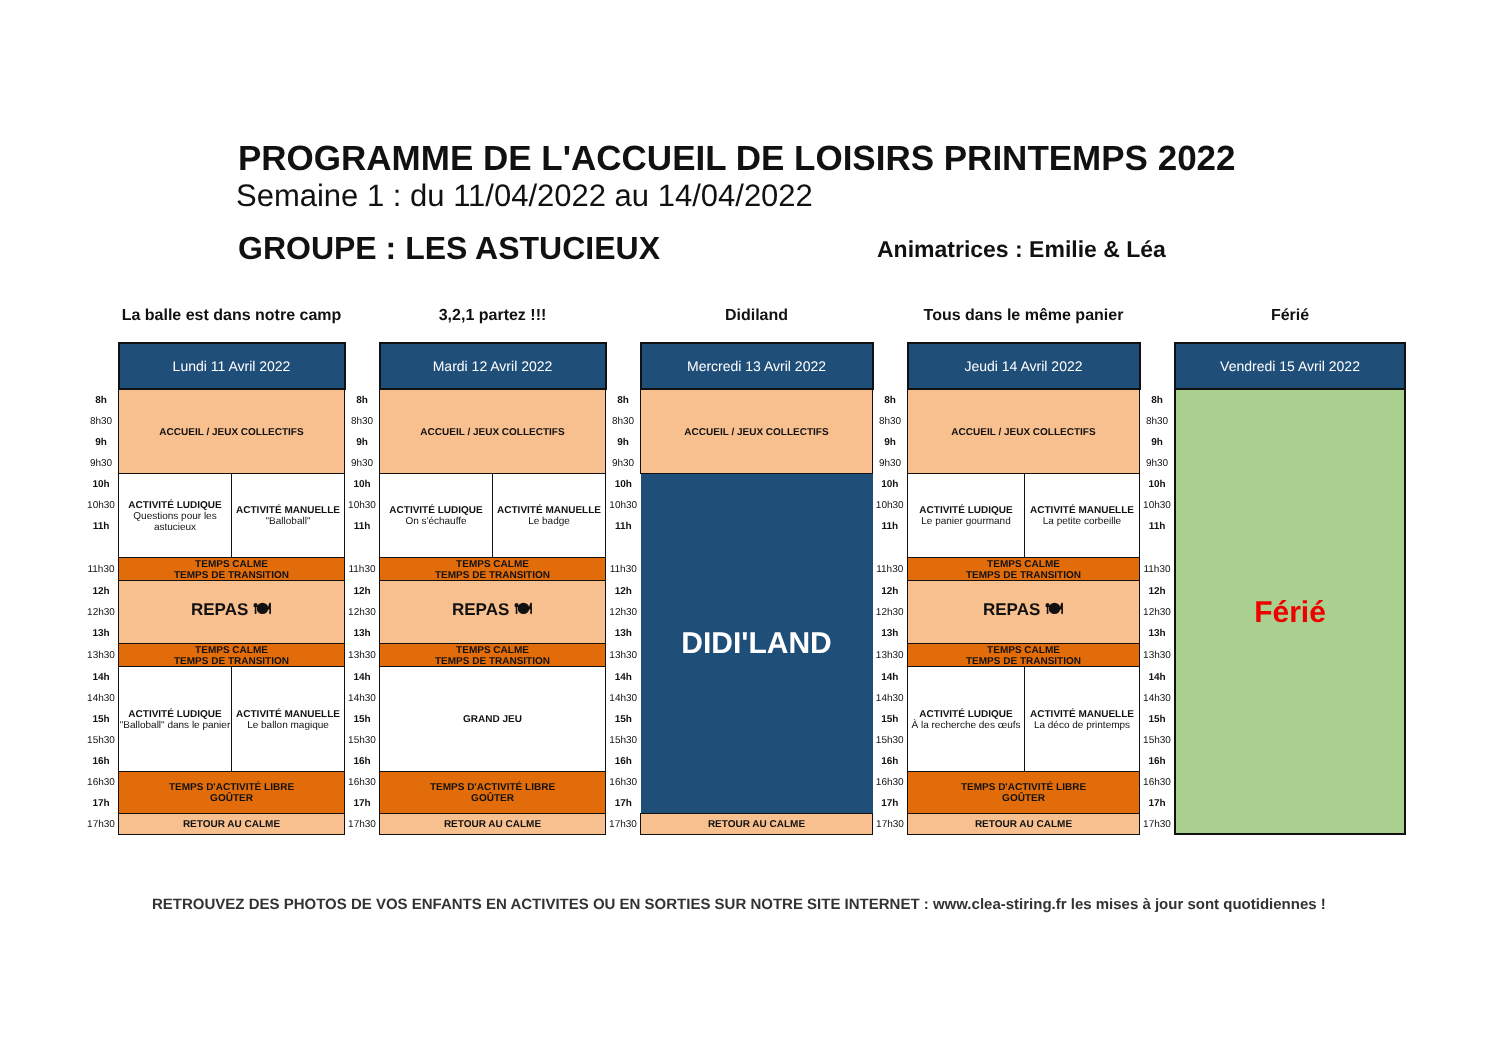PROGRAMME DE L'ACCUEIL DE LOISIRS PRINTEMPS 2022
Semaine 1 : du 11/04/2022 au 14/04/2022
GROUPE : LES ASTUCIEUX Animatrices : Emilie & Léa
| | La balle est dans notre camp | | | 3,2,1 partez !!! | | | Didiland | | Tous dans le même panier | | | Férié |
| | Lundi 11 Avril 2022 | | | Mardi 12 Avril 2022 | | | Mercredi 13 Avril 2022 | | Jeudi 14 Avril 2022 | | | Vendredi 15 Avril 2022 |
| 8h | ACCUEIL / JEUX COLLECTIFS | | 8h | ACCUEIL / JEUX COLLECTIFS | | 8h | ACCUEIL / JEUX COLLECTIFS | 8h | ACCUEIL / JEUX COLLECTIFS | | 8h | Férié |
| 8h30 | | | 8h30 | | | 8h30 | | 8h30 | | | 8h30 | |
| 9h | | | 9h | | | 9h | | 9h | | | 9h | |
| 9h30 | | | 9h30 | | | 9h30 | | 9h30 | | | 9h30 | |
| 10h | ACTIVITÉ LUDIQUE Questions pour les astucieux | ACTIVITÉ MANUELLE "Balloball" | 10h | ACTIVITÉ LUDIQUE On s'échauffe | ACTIVITÉ MANUELLE Le badge | 10h | DIDI'LAND | 10h | ACTIVITÉ LUDIQUE Le panier gourmand | ACTIVITÉ MANUELLE La petite corbeille | 10h | |
| 10h30 | | | 10h30 | | | 10h30 | | 10h30 | | | 10h30 | |
| 11h | | | 11h | | | 11h | | 11h | | | 11h | |
| 11h30 | TEMPS CALME TEMPS DE TRANSITION | | 11h30 | TEMPS CALME TEMPS DE TRANSITION | | 11h30 | | 11h30 | TEMPS CALME TEMPS DE TRANSITION | | 11h30 | |
| 12h | REPAS 🍽 | | 12h | REPAS 🍽 | | 12h | | 12h | REPAS 🍽 | | 12h | |
| 12h30 | | | 12h30 | | | 12h30 | | 12h30 | | | 12h30 | |
| 13h | | | 13h | | | 13h | | 13h | | | 13h | |
| 13h30 | TEMPS CALME TEMPS DE TRANSITION | | 13h30 | TEMPS CALME TEMPS DE TRANSITION | | 13h30 | | 13h30 | TEMPS CALME TEMPS DE TRANSITION | | 13h30 | |
| 14h | ACTIVITÉ LUDIQUE "Balloball" dans le panier | ACTIVITÉ MANUELLE Le ballon magique | 14h | GRAND JEU | | 14h | | 14h | ACTIVITÉ LUDIQUE À la recherche des œufs | ACTIVITÉ MANUELLE La déco de printemps | 14h | |
| 14h30 | | | 14h30 | | | 14h30 | | 14h30 | | | 14h30 | |
| 15h | | | 15h | | | 15h | | 15h | | | 15h | |
| 15h30 | | | 15h30 | | | 15h30 | | 15h30 | | | 15h30 | |
| 16h | | | 16h | | | 16h | | 16h | | | 16h | |
| 16h30 | TEMPS D'ACTIVITÉ LIBRE GOÛTER | | 16h30 | TEMPS D'ACTIVITÉ LIBRE GOÛTER | | 16h30 | | 16h30 | TEMPS D'ACTIVITÉ LIBRE GOÛTER | | 16h30 | |
| 17h | | | 17h | | | 17h | | 17h | | | 17h | |
| 17h30 | RETOUR AU CALME | | 17h30 | RETOUR AU CALME | | 17h30 | RETOUR AU CALME | 17h30 | RETOUR AU CALME | | 17h30 | |
RETROUVEZ DES PHOTOS DE VOS ENFANTS EN ACTIVITES OU EN SORTIES SUR NOTRE SITE INTERNET : www.clea-stiring.fr les mises à jour sont quotidiennes !